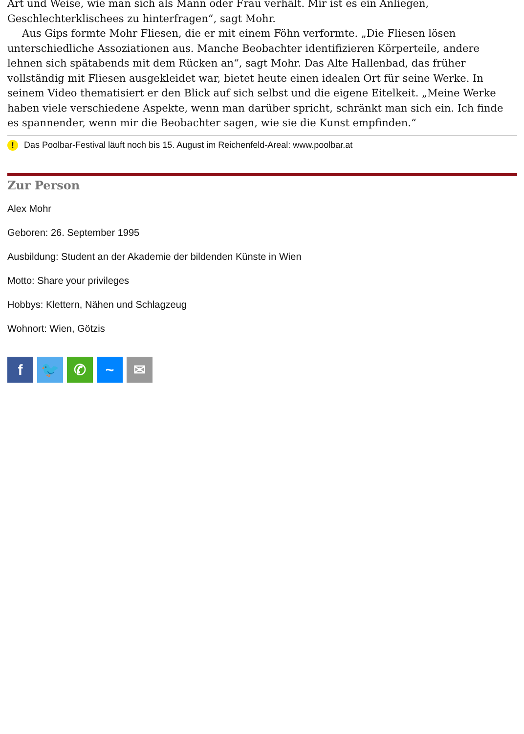Art und Weise, wie man sich als Mann oder Frau verhält. Mir ist es ein Anliegen, Geschlechterklischees zu hinterfragen“, sagt Mohr.
Aus Gips formte Mohr Fliesen, die er mit einem Föhn verformte. „Die Fliesen lösen unterschiedliche Assoziationen aus. Manche Beobachter identifizieren Körperteile, andere lehnen sich spätabends mit dem Rücken an“, sagt Mohr. Das Alte Hallenbad, das früher vollständig mit Fliesen ausgekleidet war, bietet heute einen idealen Ort für seine Werke. In seinem Video thematisiert er den Blick auf sich selbst und die eigene Eitelkeit. „Meine Werke haben viele verschiedene Aspekte, wenn man darüber spricht, schränkt man sich ein. Ich finde es spannender, wenn mir die Beobachter sagen, wie sie die Kunst empfinden.“
! Das Poolbar-Festival läuft noch bis 15. August im Reichenfeld-Areal: www.poolbar.at
Zur Person
Alex Mohr
Geboren: 26. September 1995
Ausbildung: Student an der Akademie der bildenden Künste in Wien
Motto: Share your privileges
Hobbys: Klettern, Nähen und Schlagzeug
Wohnort: Wien, Götzis
f 🐦 ✆ ~ ✉